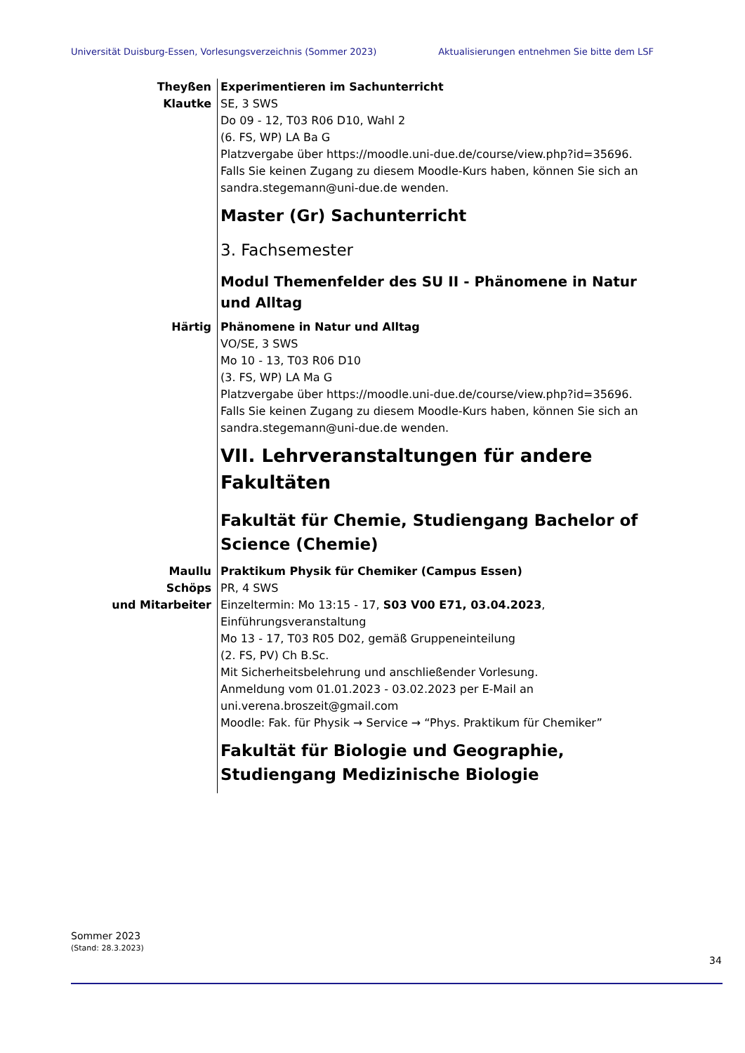Universität Duisburg-Essen, Vorlesungsverzeichnis (Sommer 2023) Aktualisierungen entnehmen Sie bitte dem LSF
Theyßen
Klautke
Experimentieren im Sachunterricht
SE, 3 SWS
Do 09 - 12, T03 R06 D10, Wahl 2
(6. FS, WP) LA Ba G
Platzvergabe über https://moodle.uni-due.de/course/view.php?id=35696. Falls Sie keinen Zugang zu diesem Moodle-Kurs haben, können Sie sich an sandra.stegemann@uni-due.de wenden.
Master (Gr) Sachunterricht
3. Fachsemester
Modul Themenfelder des SU II - Phänomene in Natur und Alltag
Härtig Phänomene in Natur und Alltag
VO/SE, 3 SWS
Mo 10 - 13, T03 R06 D10
(3. FS, WP) LA Ma G
Platzvergabe über https://moodle.uni-due.de/course/view.php?id=35696. Falls Sie keinen Zugang zu diesem Moodle-Kurs haben, können Sie sich an sandra.stegemann@uni-due.de wenden.
VII. Lehrveranstaltungen für andere Fakultäten
Fakultät für Chemie, Studiengang Bachelor of Science (Chemie)
Maullu
Schöps
und Mitarbeiter
Praktikum Physik für Chemiker (Campus Essen)
PR, 4 SWS
Einzeltermin: Mo 13:15 - 17, S03 V00 E71, 03.04.2023, Einführungsveranstaltung
Mo 13 - 17, T03 R05 D02, gemäß Gruppeneinteilung
(2. FS, PV) Ch B.Sc.
Mit Sicherheitsbelehrung und anschließender Vorlesung.
Anmeldung vom 01.01.2023 - 03.02.2023 per E-Mail an uni.verena.broszeit@gmail.com
Moodle: Fak. für Physik → Service → “Phys. Praktikum für Chemiker”
Fakultät für Biologie und Geographie, Studiengang Medizinische Biologie
Sommer 2023
(Stand: 28.3.2023)
34